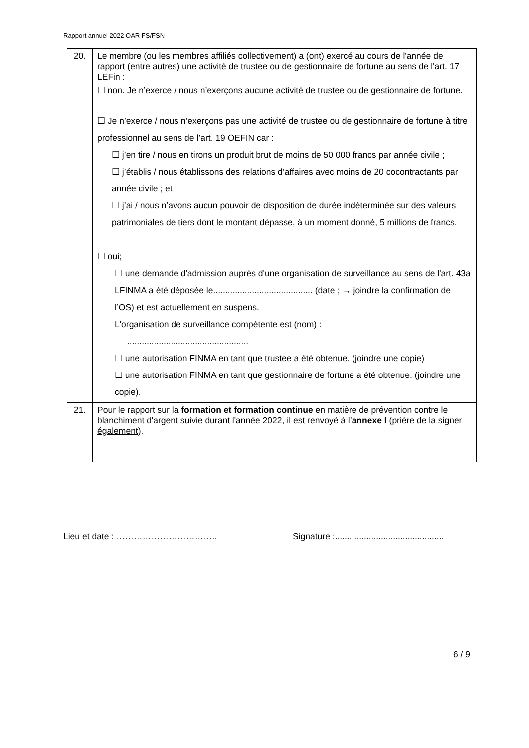Rapport annuel 2022 OAR FS/FSN
| 20. | Le membre (ou les membres affiliés collectivement) a (ont) exercé au cours de l'année de rapport (entre autres) une activité de trustee ou de gestionnaire de fortune au sens de l'art. 17 LEFin : ☐ non. Je n’exerce / nous n’exerçons aucune activité de trustee ou de gestionnaire de fortune. ☐ Je n’exerce / nous n’exerçons pas une activité de trustee ou de gestionnaire de fortune à titre professionnel au sens de l’art. 19 OEFIN car : ☐ j’en tire / nous en tirons un produit brut de moins de 50 000 francs par année civile ; ☐ j’établis / nous établissons des relations d’affaires avec moins de 20 cocontractants par année civile ; et ☐ j’ai / nous n’avons aucun pouvoir de disposition de durée indéterminée sur des valeurs patrimoniales de tiers dont le montant dépasse, à un moment donné, 5 millions de francs. ☐ oui; ☐ une demande d'admission auprès d'une organisation de surveillance au sens de l'art. 43a LFINMA a été déposée le......................................... (date ; → joindre la confirmation de l’OS) et est actuellement en suspens. L'organisation de surveillance compétente est (nom) : .................................................. ☐ une autorisation FINMA en tant que trustee a été obtenue. (joindre une copie) ☐ une autorisation FINMA en tant que gestionnaire de fortune a été obtenue. (joindre une copie). |
| 21. | Pour le rapport sur la formation et formation continue en matière de prévention contre le blanchiment d'argent suivie durant l'année 2022, il est renvoyé à l’ annexe I ( prière de la signer également ). |
Lieu et date : …………………………….. Signature :.............................................
6 / 9